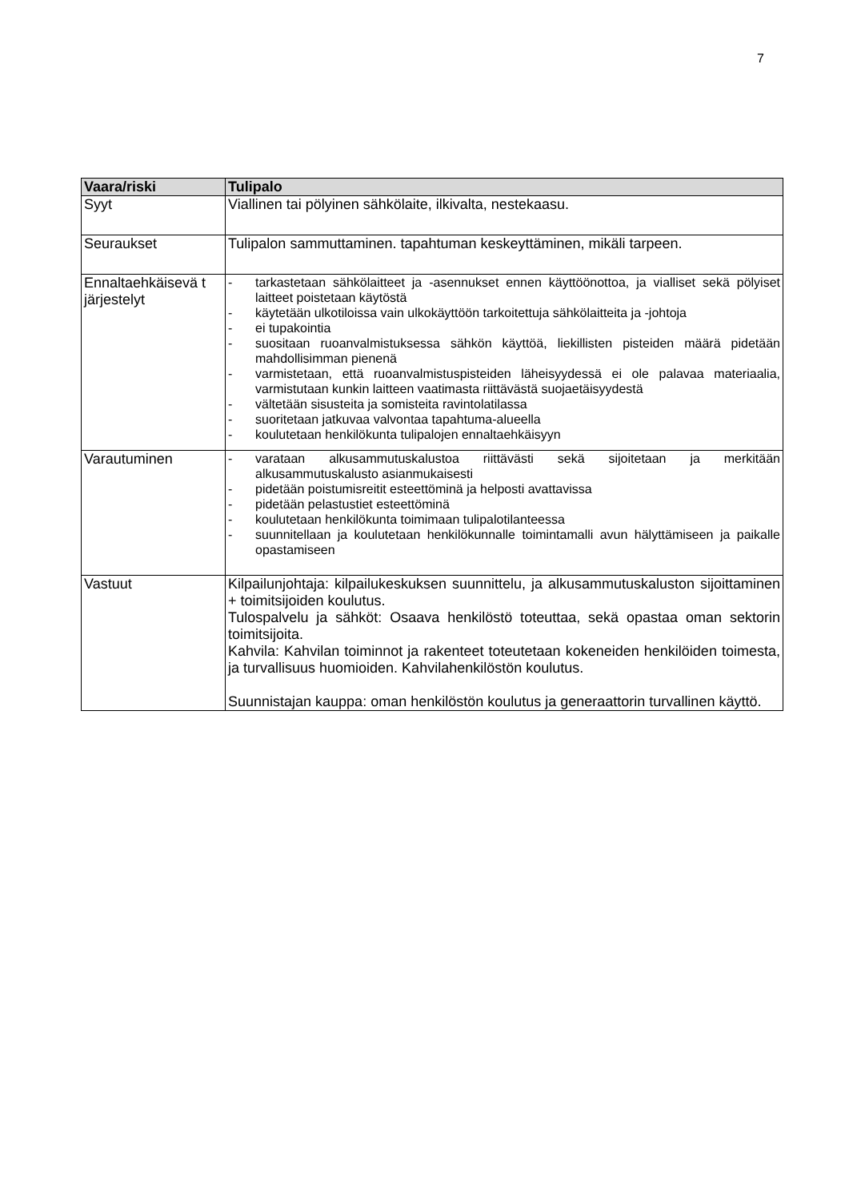7
| Vaara/riski | Tulipalo |
| --- | --- |
| Syyt | Viallinen tai pölyinen sähkölaite, ilkivalta, nestekaasu. |
| Seuraukset | Tulipalon sammuttaminen. tapahtuman keskeyttäminen, mikäli tarpeen. |
| Ennaltaehkäisevä t järjestelyt | - tarkastetaan sähkölaitteet ja -asennukset ennen käyttöönottoa, ja vialliset sekä pölyiset laitteet poistetaan käytöstä - käytetään ulkotiloissa vain ulkokäyttöön tarkoitettuja sähkölaitteita ja -johtoja - ei tupakointia - suositaan ruoanvalmistuksessa sähkön käyttöä, liekillisten pisteiden määrä pidetään mahdollisimman pienenä - varmistetaan, että ruoanvalmistuspisteiden läheisyydessä ei ole palavaa materiaalia, varmistutaan kunkin laitteen vaatimasta riittävästä suojaetäisyydestä - vältetään sisusteita ja somisteita ravintolatilassa - suoritetaan jatkuvaa valvontaa tapahtuma-alueella - koulutetaan henkilökunta tulipalojen ennaltaehkäisyyn |
| Varautuminen | - varataan alkusammutuskalustoa riittävästi sekä sijoitetaan ja merkitään alkusammutuskalusto asianmukaisesti - pidetään poistumisreitit esteettöminä ja helposti avattavissa - pidetään pelastustiet esteettöminä - koulutetaan henkilökunta toimimaan tulipalotilanteessa - suunnitellaan ja koulutetaan henkilökunnalle toimintamalli avun hälyttämiseen ja paikalle opastamiseen |
| Vastuut | Kilpailunjohtaja: kilpailukeskuksen suunnittelu, ja alkusammutuskaluston sijoittaminen + toimitsijoiden koulutus. Tulospalvelu ja sähköt: Osaava henkilöstö toteuttaa, sekä opastaa oman sektorin toimitsijoita. Kahvila: Kahvilan toiminnot ja rakenteet toteutetaan kokeneiden henkilöiden toimesta, ja turvallisuus huomioiden. Kahvilahenkilöstön koulutus. Suunnistajan kauppa: oman henkilöstön koulutus ja generaattorin turvallinen käyttö. |